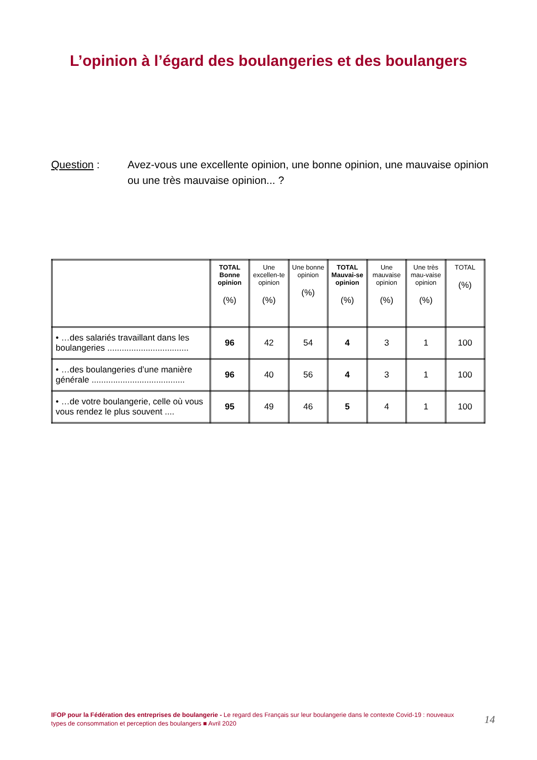L’opinion à l’égard des boulangeries et des boulangers
Question : Avez-vous une excellente opinion, une bonne opinion, une mauvaise opinion ou une très mauvaise opinion... ?
| | TOTAL Bonne opinion (%) | Une excellen-te opinion (%) | Une bonne opinion (%) | TOTAL Mauvai-se opinion (%) | Une mauvaise opinion (%) | Une très mau-vaise opinion (%) | TOTAL (%) |
| --- | --- | --- | --- | --- | --- | --- | --- |
| • …des salariés travaillant dans les boulangeries .................................. | 96 | 42 | 54 | 4 | 3 | 1 | 100 |
| • …des boulangeries d’une manière générale ....................................... | 96 | 40 | 56 | 4 | 3 | 1 | 100 |
| • …de votre boulangerie, celle où vous vous rendez le plus souvent .... | 95 | 49 | 46 | 5 | 4 | 1 | 100 |
IFOP pour la Fédération des entreprises de boulangerie - Le regard des Français sur leur boulangerie dans le contexte Covid-19 : nouveaux types de consommation et perception des boulangers ■ Avril 2020
14